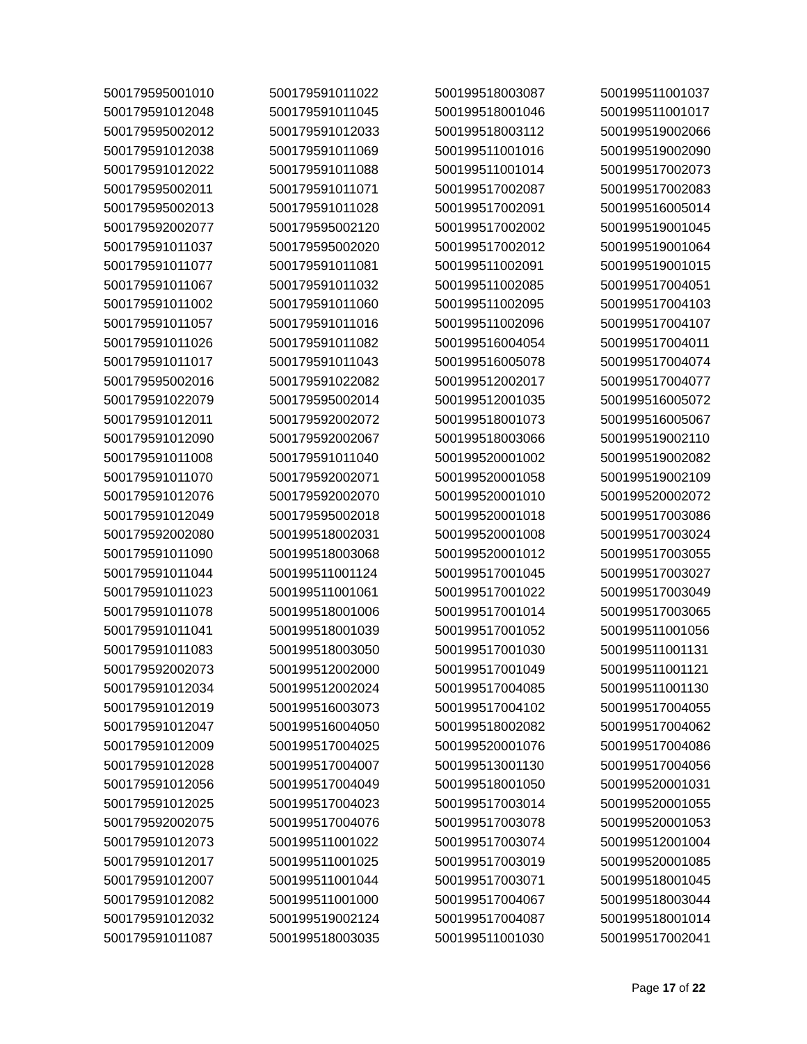| 500179595001010 | 500179591011022 | 500199518003087 | 500199511001037 |
| 500179591012048 | 500179591011045 | 500199518001046 | 500199511001017 |
| 500179595002012 | 500179591012033 | 500199518003112 | 500199519002066 |
| 500179591012038 | 500179591011069 | 500199511001016 | 500199519002090 |
| 500179591012022 | 500179591011088 | 500199511001014 | 500199517002073 |
| 500179595002011 | 500179591011071 | 500199517002087 | 500199517002083 |
| 500179595002013 | 500179591011028 | 500199517002091 | 500199516005014 |
| 500179592002077 | 500179595002120 | 500199517002002 | 500199519001045 |
| 500179591011037 | 500179595002020 | 500199517002012 | 500199519001064 |
| 500179591011077 | 500179591011081 | 500199511002091 | 500199519001015 |
| 500179591011067 | 500179591011032 | 500199511002085 | 500199517004051 |
| 500179591011002 | 500179591011060 | 500199511002095 | 500199517004103 |
| 500179591011057 | 500179591011016 | 500199511002096 | 500199517004107 |
| 500179591011026 | 500179591011082 | 500199516004054 | 500199517004011 |
| 500179591011017 | 500179591011043 | 500199516005078 | 500199517004074 |
| 500179595002016 | 500179591022082 | 500199512002017 | 500199517004077 |
| 500179591022079 | 500179595002014 | 500199512001035 | 500199516005072 |
| 500179591012011 | 500179592002072 | 500199518001073 | 500199516005067 |
| 500179591012090 | 500179592002067 | 500199518003066 | 500199519002110 |
| 500179591011008 | 500179591011040 | 500199520001002 | 500199519002082 |
| 500179591011070 | 500179592002071 | 500199520001058 | 500199519002109 |
| 500179591012076 | 500179592002070 | 500199520001010 | 500199520002072 |
| 500179591012049 | 500179595002018 | 500199520001018 | 500199517003086 |
| 500179592002080 | 500199518002031 | 500199520001008 | 500199517003024 |
| 500179591011090 | 500199518003068 | 500199520001012 | 500199517003055 |
| 500179591011044 | 500199511001124 | 500199517001045 | 500199517003027 |
| 500179591011023 | 500199511001061 | 500199517001022 | 500199517003049 |
| 500179591011078 | 500199518001006 | 500199517001014 | 500199517003065 |
| 500179591011041 | 500199518001039 | 500199517001052 | 500199511001056 |
| 500179591011083 | 500199518003050 | 500199517001030 | 500199511001131 |
| 500179592002073 | 500199512002000 | 500199517001049 | 500199511001121 |
| 500179591012034 | 500199512002024 | 500199517004085 | 500199511001130 |
| 500179591012019 | 500199516003073 | 500199517004102 | 500199517004055 |
| 500179591012047 | 500199516004050 | 500199518002082 | 500199517004062 |
| 500179591012009 | 500199517004025 | 500199520001076 | 500199517004086 |
| 500179591012028 | 500199517004007 | 500199513001130 | 500199517004056 |
| 500179591012056 | 500199517004049 | 500199518001050 | 500199520001031 |
| 500179591012025 | 500199517004023 | 500199517003014 | 500199520001055 |
| 500179592002075 | 500199517004076 | 500199517003078 | 500199520001053 |
| 500179591012073 | 500199511001022 | 500199517003074 | 500199512001004 |
| 500179591012017 | 500199511001025 | 500199517003019 | 500199520001085 |
| 500179591012007 | 500199511001044 | 500199517003071 | 500199518001045 |
| 500179591012082 | 500199511001000 | 500199517004067 | 500199518003044 |
| 500179591012032 | 500199519002124 | 500199517004087 | 500199518001014 |
| 500179591011087 | 500199518003035 | 500199511001030 | 500199517002041 |
Page 17 of 22